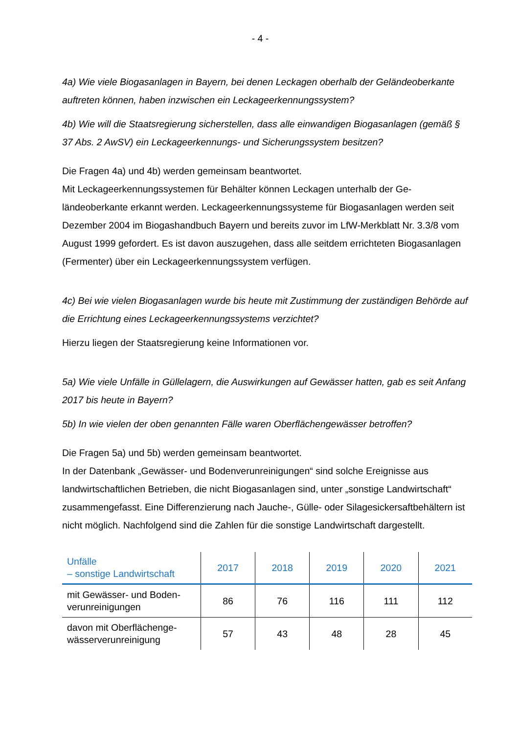- 4 -
4a) Wie viele Biogasanlagen in Bayern, bei denen Leckagen oberhalb der Gelände­oberkante auftreten können, haben inzwischen ein Leckageerkennungssystem?
4b) Wie will die Staatsregierung sicherstellen, dass alle einwandigen Biogasanlagen (gemäß § 37 Abs. 2 AwSV) ein Leckageerkennungs- und Sicherungssystem besit­zen?
Die Fragen 4a) und 4b) werden gemeinsam beantwortet.
Mit Leckageerkennungssystemen für Behälter können Leckagen unterhalb der Ge­ländeoberkante erkannt werden. Leckageerkennungssysteme für Biogasanlagen werden seit Dezember 2004 im Biogashandbuch Bayern und bereits zuvor im LfW-Merkblatt Nr. 3.3/8 vom August 1999 gefordert. Es ist davon auszugehen, dass alle seitdem errichteten Biogasanlagen (Fermenter) über ein Leckageerkennungssystem verfügen.
4c) Bei wie vielen Biogasanlagen wurde bis heute mit Zustimmung der zuständigen Behörde auf die Errichtung eines Leckageerkennungssystems verzichtet?
Hierzu liegen der Staatsregierung keine Informationen vor.
5a) Wie viele Unfälle in Güllelagern, die Auswirkungen auf Gewässer hatten, gab es seit Anfang 2017 bis heute in Bayern?
5b) In wie vielen der oben genannten Fälle waren Oberflächengewässer betroffen?
Die Fragen 5a) und 5b) werden gemeinsam beantwortet.
In der Datenbank „Gewässer- und Bodenverunreinigungen“ sind solche Ereignisse aus landwirtschaftlichen Betrieben, die nicht Biogasanlagen sind, unter „sonstige Landwirtschaft“ zusammengefasst. Eine Differenzierung nach Jauche-, Gülle- oder Silagesickersaftbehältern ist nicht möglich. Nachfolgend sind die Zahlen für die sons­tige Landwirtschaft dargestellt.
| Unfälle – sonstige Landwirtschaft | 2017 | 2018 | 2019 | 2020 | 2021 |
| --- | --- | --- | --- | --- | --- |
| mit Gewässer- und Boden­verunreinigungen | 86 | 76 | 116 | 111 | 112 |
| davon mit Oberflächenge­wässerverunreinigung | 57 | 43 | 48 | 28 | 45 |